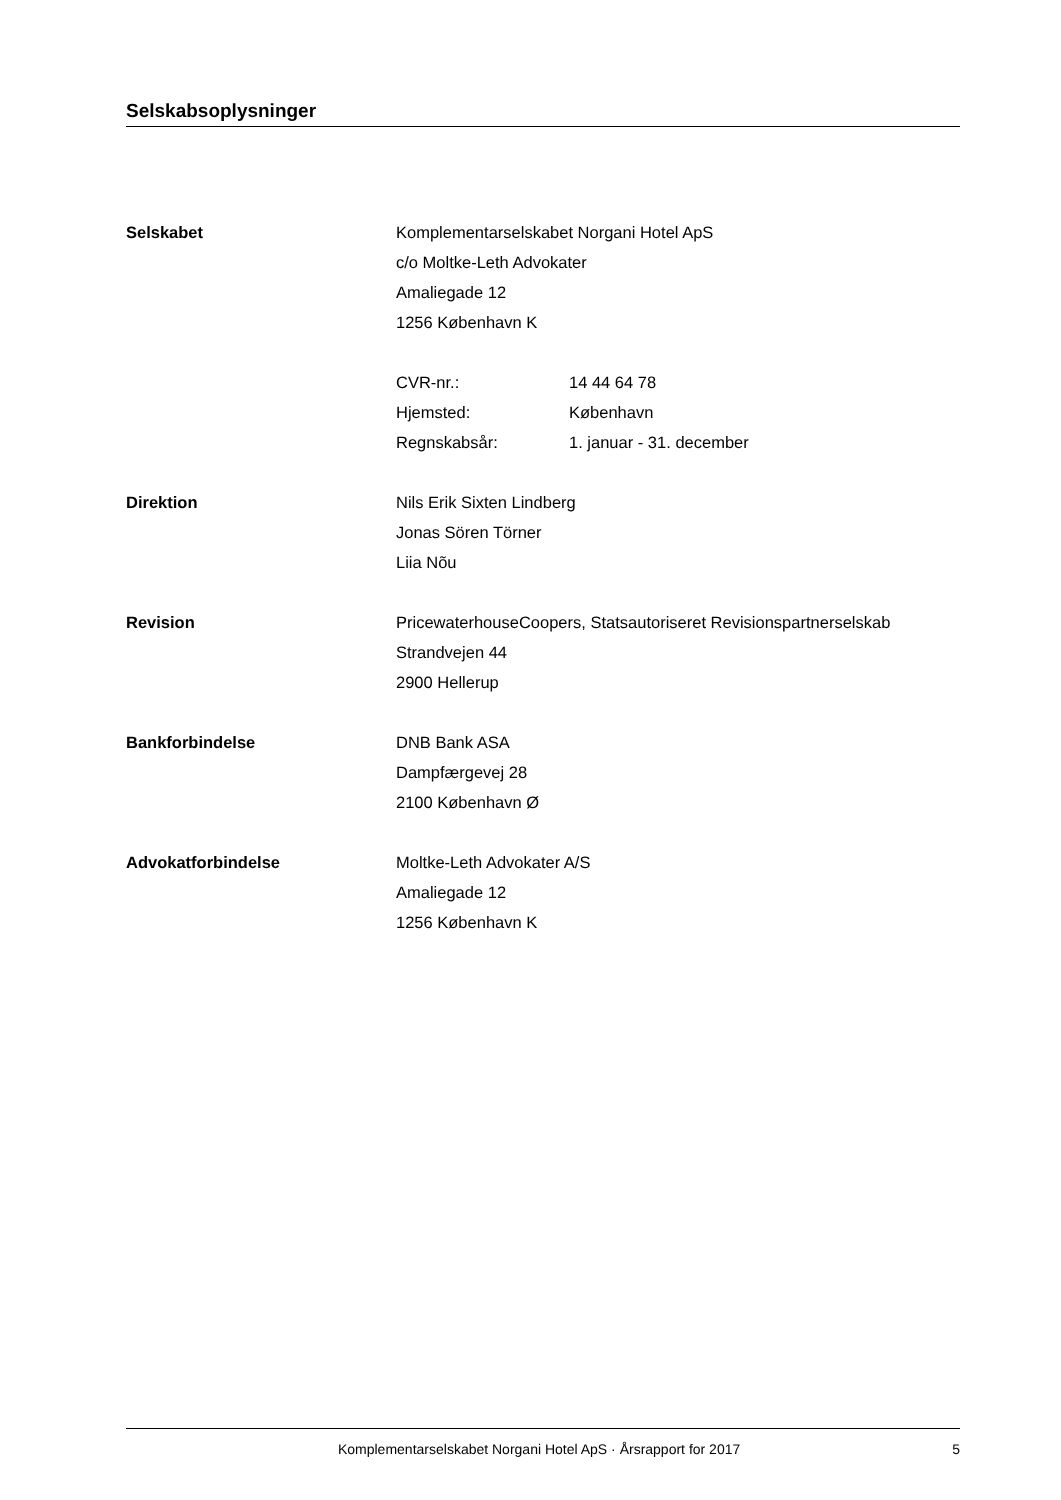Selskabsoplysninger
Selskabet Komplementarselskabet Norgani Hotel ApS
c/o Moltke-Leth Advokater
Amaliegade 12
1256 København K
CVR-nr.: 14 44 64 78
Hjemsted: København
Regnskabsår: 1. januar - 31. december
Direktion Nils Erik Sixten Lindberg
Jonas Sören Törner
Liia Nõu
Revision PricewaterhouseCoopers, Statsautoriseret Revisionspartnerselskab
Strandvejen 44
2900 Hellerup
Bankforbindelse DNB Bank ASA
Dampfærgevej 28
2100 København Ø
Advokatforbindelse Moltke-Leth Advokater A/S
Amaliegade 12
1256 København K
Komplementarselskabet Norgani Hotel ApS · Årsrapport for 2017 5